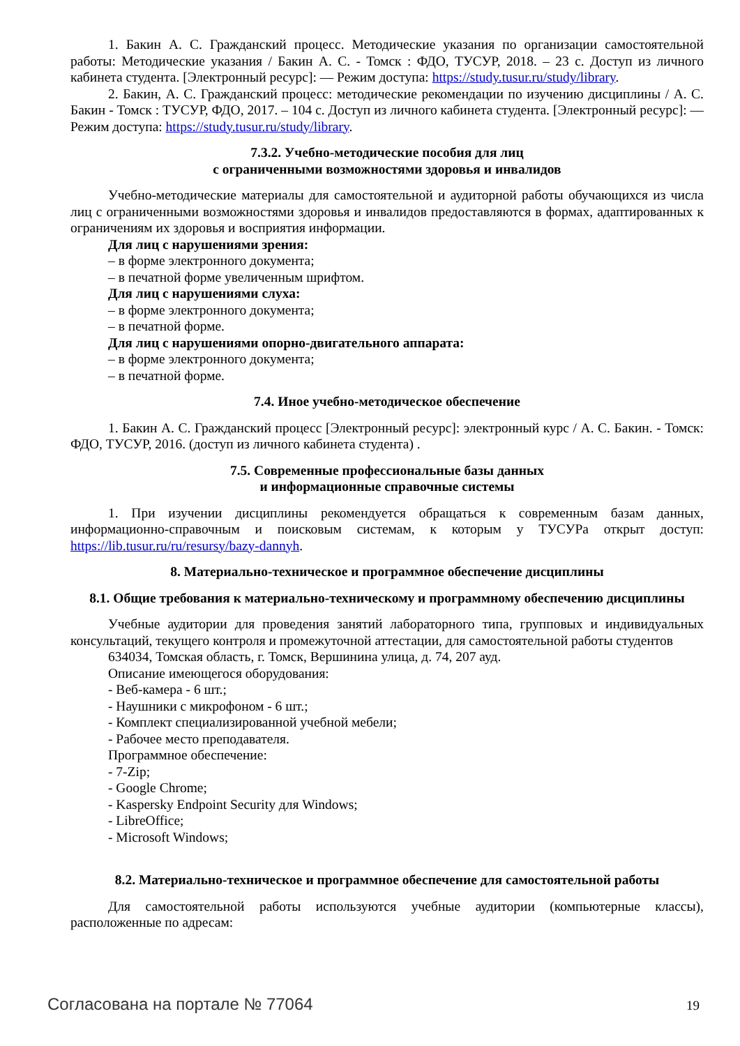1. Бакин А. С. Гражданский процесс. Методические указания по организации самостоятельной работы: Методические указания / Бакин А. С. - Томск : ФДО, ТУСУР, 2018. – 23 с. Доступ из личного кабинета студента. [Электронный ресурс]: — Режим доступа: https://study.tusur.ru/study/library.
2. Бакин, А. С. Гражданский процесс: методические рекомендации по изучению дисциплины / А. С. Бакин - Томск : ТУСУР, ФДО, 2017. – 104 с. Доступ из личного кабинета студента. [Электронный ресурс]: — Режим доступа: https://study.tusur.ru/study/library.
7.3.2. Учебно-методические пособия для лиц
с ограниченными возможностями здоровья и инвалидов
Учебно-методические материалы для самостоятельной и аудиторной работы обучающихся из числа лиц с ограниченными возможностями здоровья и инвалидов предоставляются в формах, адаптированных к ограничениям их здоровья и восприятия информации.
Для лиц с нарушениями зрения:
– в форме электронного документа;
– в печатной форме увеличенным шрифтом.
Для лиц с нарушениями слуха:
– в форме электронного документа;
– в печатной форме.
Для лиц с нарушениями опорно-двигательного аппарата:
– в форме электронного документа;
– в печатной форме.
7.4. Иное учебно-методическое обеспечение
1. Бакин А. С. Гражданский процесс [Электронный ресурс]: электронный курс / А. С. Бакин. - Томск: ФДО, ТУСУР, 2016. (доступ из личного кабинета студента) .
7.5. Современные профессиональные базы данных
и информационные справочные системы
1. При изучении дисциплины рекомендуется обращаться к современным базам данных, информационно-справочным и поисковым системам, к которым у ТУСУРа открыт доступ: https://lib.tusur.ru/ru/resursy/bazy-dannyh.
8. Материально-техническое и программное обеспечение дисциплины
8.1. Общие требования к материально-техническому и программному обеспечению дисциплины
Учебные аудитории для проведения занятий лабораторного типа, групповых и индивидуальных консультаций, текущего контроля и промежуточной аттестации, для самостоятельной работы студентов
634034, Томская область, г. Томск, Вершинина улица, д. 74, 207 ауд.
Описание имеющегося оборудования:
- Веб-камера - 6 шт.;
- Наушники с микрофоном - 6 шт.;
- Комплект специализированной учебной мебели;
- Рабочее место преподавателя.
Программное обеспечение:
- 7-Zip;
- Google Chrome;
- Kaspersky Endpoint Security для Windows;
- LibreOffice;
- Microsoft Windows;
8.2. Материально-техническое и программное обеспечение для самостоятельной работы
Для самостоятельной работы используются учебные аудитории (компьютерные классы), расположенные по адресам:
Согласована на портале № 77064 19